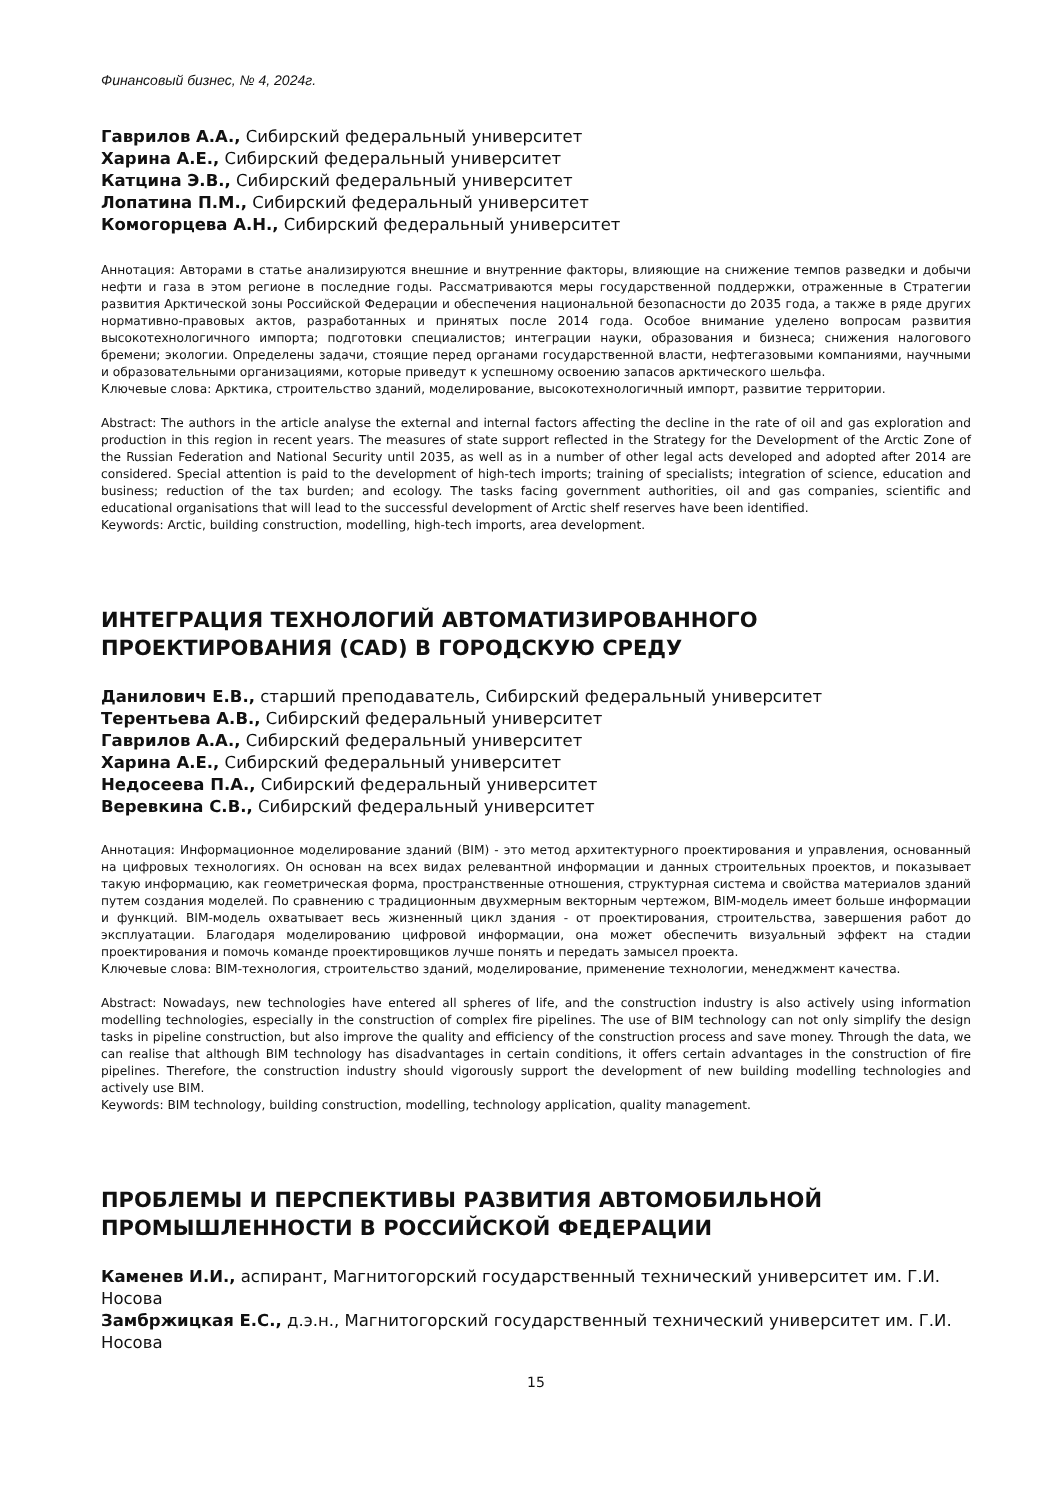Финансовый бизнес, № 4, 2024г.
Гаврилов А.А., Сибирский федеральный университет
Харина А.Е., Сибирский федеральный университет
Катцина Э.В., Сибирский федеральный университет
Лопатина П.М., Сибирский федеральный университет
Комогорцева А.Н., Сибирский федеральный университет
Аннотация: Авторами в статье анализируются внешние и внутренние факторы, влияющие на снижение темпов разведки и добычи нефти и газа в этом регионе в последние годы. Рассматриваются меры государственной поддержки, отраженные в Стратегии развития Арктической зоны Российской Федерации и обеспечения национальной безопасности до 2035 года, а также в ряде других нормативно-правовых актов, разработанных и принятых после 2014 года. Особое внимание уделено вопросам развития высокотехнологичного импорта; подготовки специалистов; интеграции науки, образования и бизнеса; снижения налогового бремени; экологии. Определены задачи, стоящие перед органами государственной власти, нефтегазовыми компаниями, научными и образовательными организациями, которые приведут к успешному освоению запасов арктического шельфа.
Ключевые слова: Арктика, строительство зданий, моделирование, высокотехнологичный импорт, развитие территории.
Abstract: The authors in the article analyse the external and internal factors affecting the decline in the rate of oil and gas exploration and production in this region in recent years. The measures of state support reflected in the Strategy for the Development of the Arctic Zone of the Russian Federation and National Security until 2035, as well as in a number of other legal acts developed and adopted after 2014 are considered. Special attention is paid to the development of high-tech imports; training of specialists; integration of science, education and business; reduction of the tax burden; and ecology. The tasks facing government authorities, oil and gas companies, scientific and educational organisations that will lead to the successful development of Arctic shelf reserves have been identified.
Keywords: Arctic, building construction, modelling, high-tech imports, area development.
ИНТЕГРАЦИЯ ТЕХНОЛОГИЙ АВТОМАТИЗИРОВАННОГО ПРОЕКТИРОВАНИЯ (CAD) В ГОРОДСКУЮ СРЕДУ
Данилович Е.В., старший преподаватель, Сибирский федеральный университет
Терентьева А.В., Сибирский федеральный университет
Гаврилов А.А., Сибирский федеральный университет
Харина А.Е., Сибирский федеральный университет
Недосеева П.А., Сибирский федеральный университет
Веревкина С.В., Сибирский федеральный университет
Аннотация: Информационное моделирование зданий (BIM) - это метод архитектурного проектирования и управления, основанный на цифровых технологиях. Он основан на всех видах релевантной информации и данных строительных проектов, и показывает такую информацию, как геометрическая форма, пространственные отношения, структурная система и свойства материалов зданий путем создания моделей. По сравнению с традиционным двухмерным векторным чертежом, BIM-модель имеет больше информации и функций. BIM-модель охватывает весь жизненный цикл здания - от проектирования, строительства, завершения работ до эксплуатации. Благодаря моделированию цифровой информации, она может обеспечить визуальный эффект на стадии проектирования и помочь команде проектировщиков лучше понять и передать замысел проекта.
Ключевые слова: BIM-технология, строительство зданий, моделирование, применение технологии, менеджмент качества.
Abstract: Nowadays, new technologies have entered all spheres of life, and the construction industry is also actively using information modelling technologies, especially in the construction of complex fire pipelines. The use of BIM technology can not only simplify the design tasks in pipeline construction, but also improve the quality and efficiency of the construction process and save money. Through the data, we can realise that although BIM technology has disadvantages in certain conditions, it offers certain advantages in the construction of fire pipelines. Therefore, the construction industry should vigorously support the development of new building modelling technologies and actively use BIM.
Keywords: BIM technology, building construction, modelling, technology application, quality management.
ПРОБЛЕМЫ И ПЕРСПЕКТИВЫ РАЗВИТИЯ АВТОМОБИЛЬНОЙ ПРОМЫШЛЕННОСТИ В РОССИЙСКОЙ ФЕДЕРАЦИИ
Каменев И.И., аспирант, Магнитогорский государственный технический университет им. Г.И. Носова
Замбржицкая Е.С., д.э.н., Магнитогорский государственный технический университет им. Г.И. Носова
15